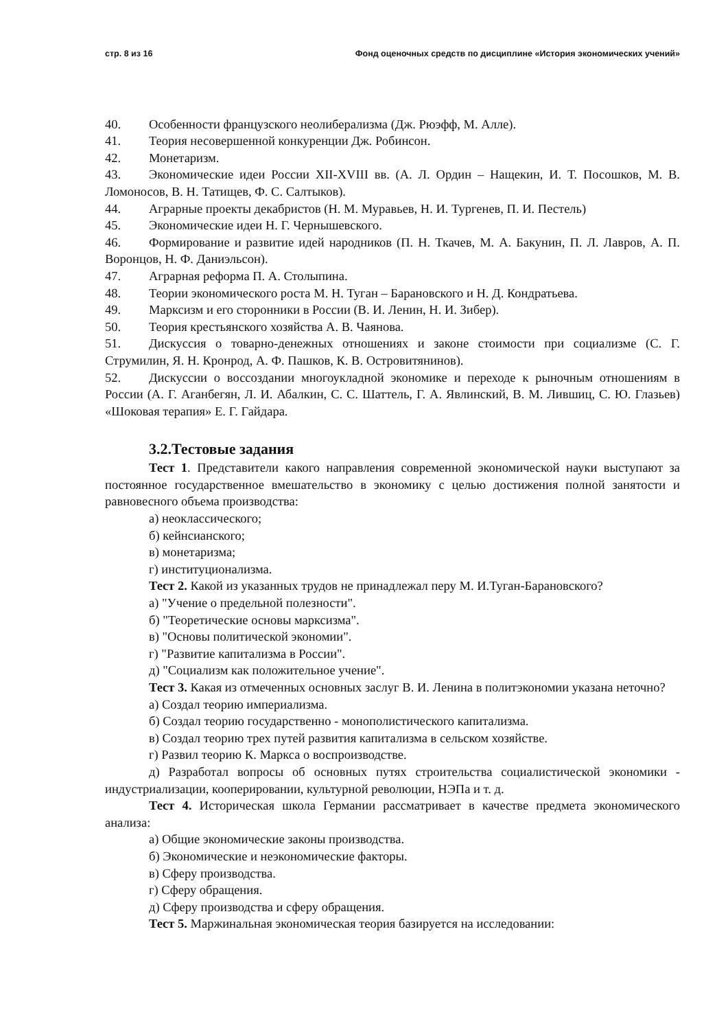стр. 8 из 16 Фонд оценочных средств по дисциплине «История экономических учений»
40. Особенности французского неолиберализма (Дж. Рюэфф, М. Алле).
41. Теория несовершенной конкуренции Дж. Робинсон.
42. Монетаризм.
43. Экономические идеи России XII-XVIII вв. (А. Л. Ордин – Нащекин, И. Т. Посошков, М. В. Ломоносов, В. Н. Татищев, Ф. С. Салтыков).
44. Аграрные проекты декабристов (Н. М. Муравьев, Н. И. Тургенев, П. И. Пестель)
45. Экономические идеи Н. Г. Чернышевского.
46. Формирование и развитие идей народников (П. Н. Ткачев, М. А. Бакунин, П. Л. Лавров, А. П. Воронцов, Н. Ф. Даниэльсон).
47. Аграрная реформа П. А. Столыпина.
48. Теории экономического роста М. Н. Туган – Барановского и Н. Д. Кондратьева.
49. Марксизм и его сторонники в России (В. И. Ленин, Н. И. Зибер).
50. Теория крестьянского хозяйства А. В. Чаянова.
51. Дискуссия о товарно-денежных отношениях и законе стоимости при социализме (С. Г. Струмилин, Я. Н. Кронрод, А. Ф. Пашков, К. В. Островитянинов).
52. Дискуссии о воссоздании многоукладной экономике и переходе к рыночным отношениям в России (А. Г. Аганбегян, Л. И. Абалкин, С. С. Шаттель, Г. А. Явлинский, В. М. Лившиц, С. Ю. Глазьев) «Шоковая терапия» Е. Г. Гайдара.
3.2.Тестовые задания
Тест 1. Представители какого направления современной экономической науки выступают за постоянное государственное вмешательство в экономику с целью достижения полной занятости и равновесного объема производства:
а) неоклассического;
б) кейнсианского;
в) монетаризма;
г) институционализма.
Тест 2. Какой из указанных трудов не принадлежал перу М. И.Туган-Барановского?
а) "Учение о предельной полезности".
б) "Теоретические основы марксизма".
в) "Основы политической экономии".
г) "Развитие капитализма в России".
д) "Социализм как положительное учение".
Тест 3. Какая из отмеченных основных заслуг В. И. Ленина в политэкономии указана неточно?
а) Создал теорию империализма.
б) Создал теорию государственно - монополистического капитализма.
в) Создал теорию трех путей развития капитализма в сельском хозяйстве.
г) Развил теорию К. Маркса о воспроизводстве.
д) Разработал вопросы об основных путях строительства социалистической экономики - индустриализации, кооперировании, культурной революции, НЭПа и т. д.
Тест 4. Историческая школа Германии рассматривает в качестве предмета экономического анализа:
а) Общие экономические законы производства.
б) Экономические и неэкономические факторы.
в) Сферу производства.
г) Сферу обращения.
д) Сферу производства и сферу обращения.
Тест 5. Маржинальная экономическая теория базируется на исследовании: